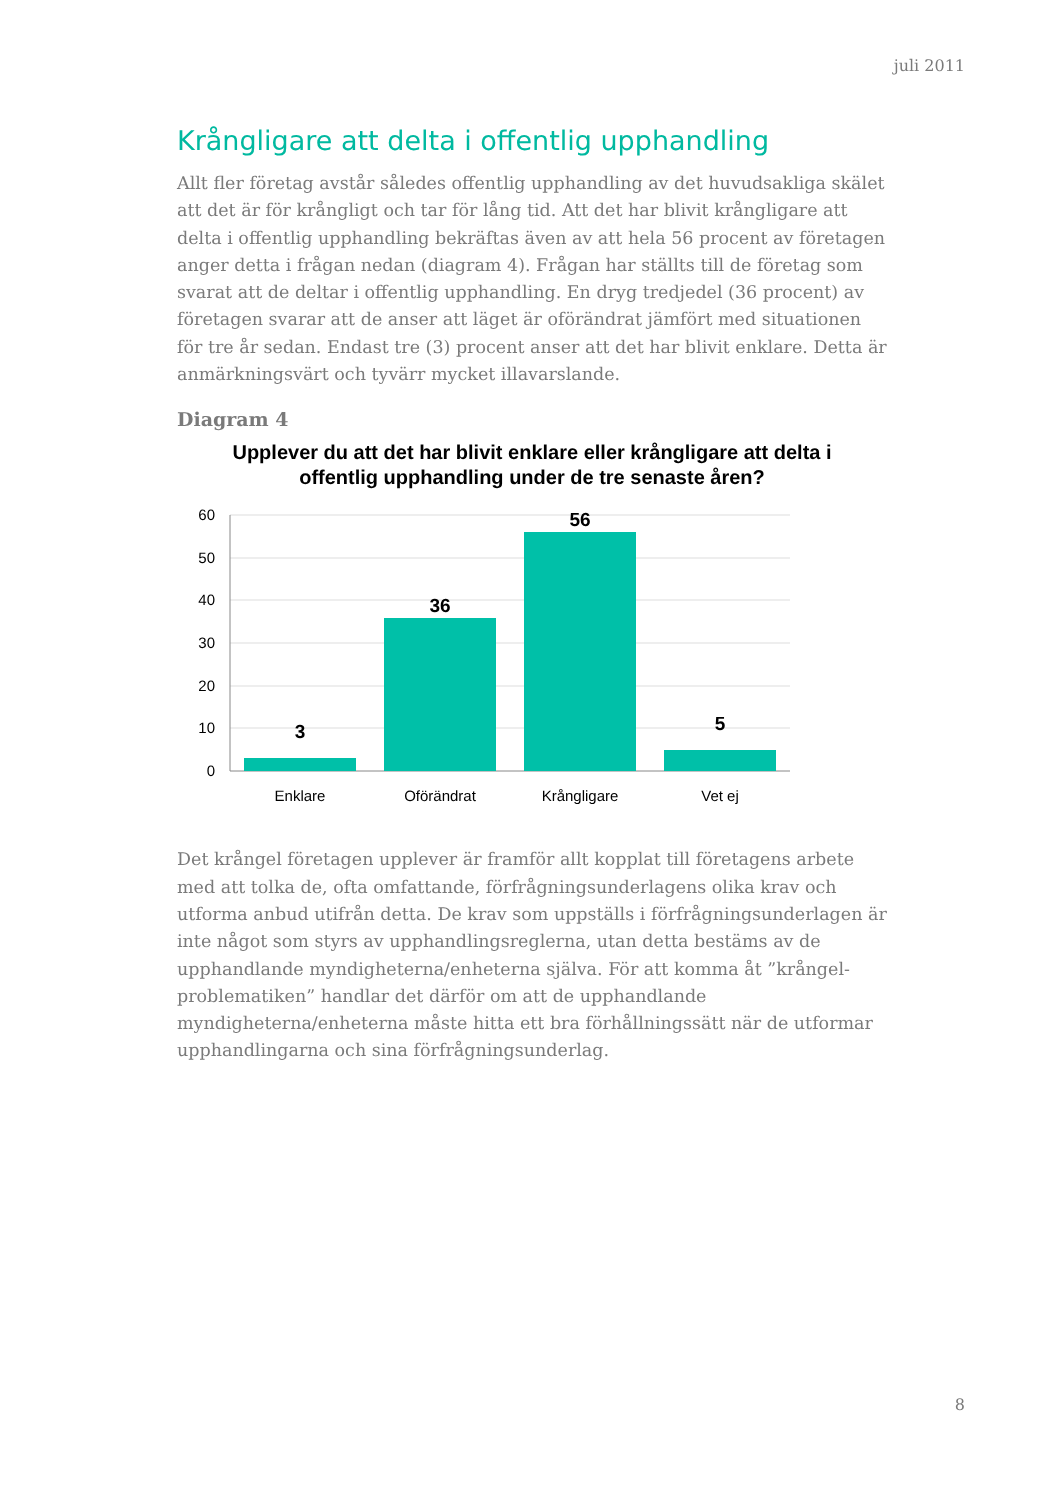juli 2011
Krångligare att delta i offentlig upphandling
Allt fler företag avstår således offentlig upphandling av det huvudsakliga skälet att det är för krångligt och tar för lång tid. Att det har blivit krångligare att delta i offentlig upphandling bekräftas även av att hela 56 procent av företagen anger detta i frågan nedan (diagram 4). Frågan har ställts till de företag som svarat att de deltar i offentlig upphandling. En dryg tredjedel (36 procent) av företagen svarar att de anser att läget är oförändrat jämfört med situationen för tre år sedan. Endast tre (3) procent anser att det har blivit enklare. Detta är anmärkningsvärt och tyvärr mycket illavarslande.
Diagram 4
Upplever du att det har blivit enklare eller krångligare att delta i offentlig upphandling under de tre senaste åren?
60
50
40
30
20
10
0
3
36
56
5
Enklare
Oförändrat
Krångligare
Vet ej
Det krångel företagen upplever är framför allt kopplat till företagens arbete med att tolka de, ofta omfattande, förfrågningsunderlagens olika krav och utforma anbud utifrån detta. De krav som uppställs i förfrågningsunderlagen är inte något som styrs av upphandlingsreglerna, utan detta bestäms av de upphandlande myndigheterna/enheterna själva. För att komma åt ”krångel-problematiken” handlar det därför om att de upphandlande myndigheterna/enheterna måste hitta ett bra förhållningssätt när de utformar upphandlingarna och sina förfrågningsunderlag.
8